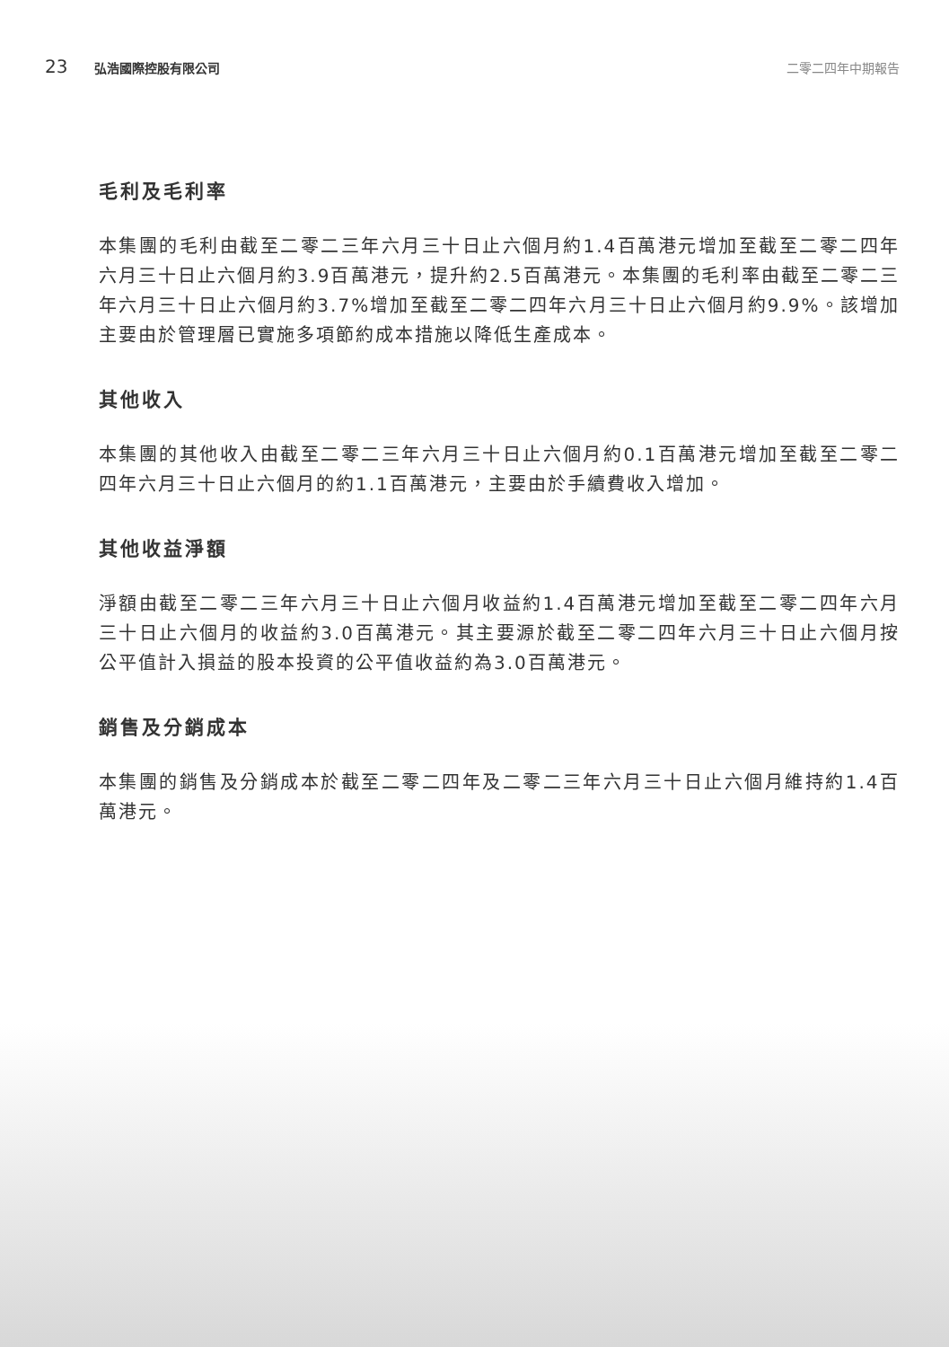23 弘浩國際控股有限公司 二零二四年中期報告
毛利及毛利率
本集團的毛利由截至二零二三年六月三十日止六個月約1.4百萬港元增加至截至二零二四年六月三十日止六個月約3.9百萬港元，提升約2.5百萬港元。本集團的毛利率由截至二零二三年六月三十日止六個月約3.7%增加至截至二零二四年六月三十日止六個月約9.9%。該增加主要由於管理層已實施多項節約成本措施以降低生產成本。
其他收入
本集團的其他收入由截至二零二三年六月三十日止六個月約0.1百萬港元增加至截至二零二四年六月三十日止六個月的約1.1百萬港元，主要由於手續費收入增加。
其他收益淨額
淨額由截至二零二三年六月三十日止六個月收益約1.4百萬港元增加至截至二零二四年六月三十日止六個月的收益約3.0百萬港元。其主要源於截至二零二四年六月三十日止六個月按公平值計入損益的股本投資的公平值收益約為3.0百萬港元。
銷售及分銷成本
本集團的銷售及分銷成本於截至二零二四年及二零二三年六月三十日止六個月維持約1.4百萬港元。